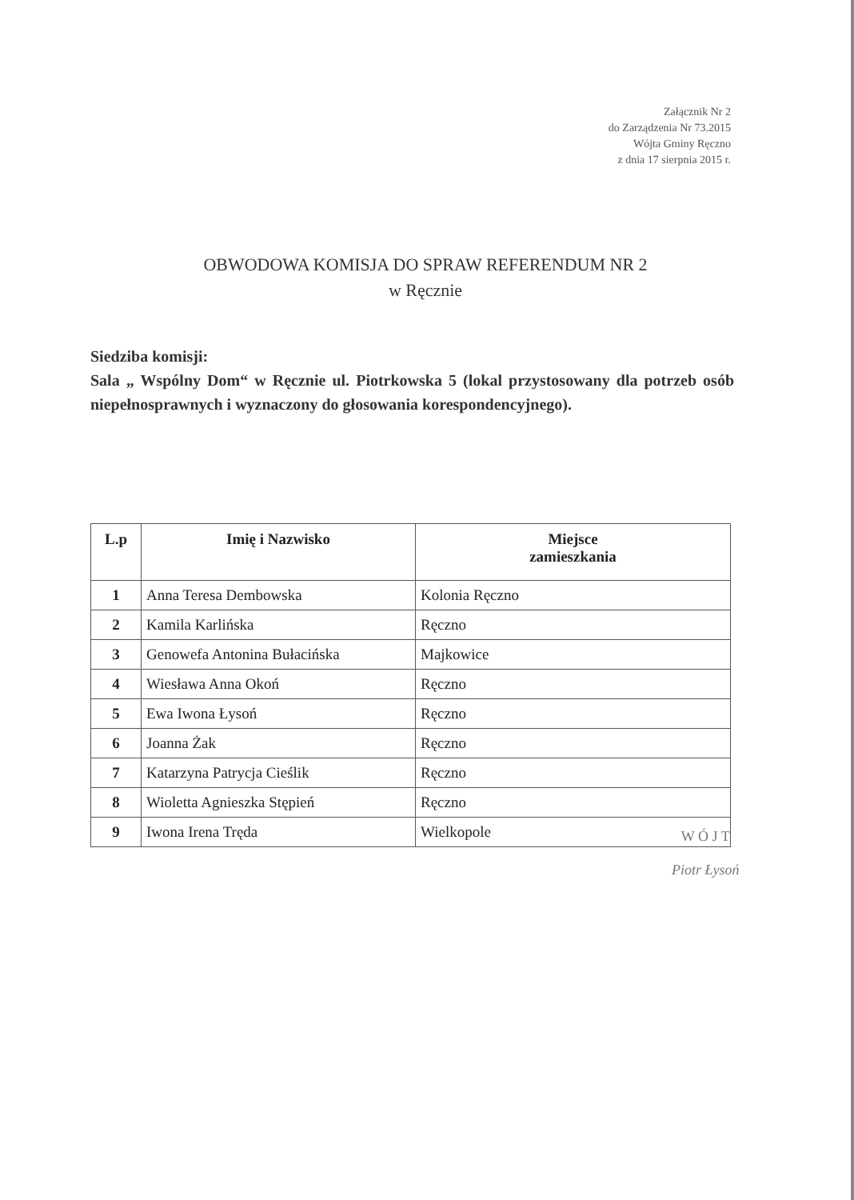Załącznik Nr 2
do Zarządzenia Nr 73.2015
Wójta Gminy Ręczno
z dnia 17 sierpnia 2015 r.
OBWODOWA KOMISJA DO SPRAW REFERENDUM NR 2
w Ręcznie
Siedziba komisji:
Sala „ Wspólny Dom“ w Ręcznie ul. Piotrkowska 5 (lokal przystosowany dla potrzeb osób niepełnosprawnych i wyznaczony do głosowania korespondencyjnego).
| L.p | Imię i Nazwisko | Miejsce zamieszkania |
| --- | --- | --- |
| 1 | Anna Teresa Dembowska | Kolonia Ręczno |
| 2 | Kamila Karlińska | Ręczno |
| 3 | Genowefa Antonina Bułacińska | Majkowice |
| 4 | Wiesława Anna Okoń | Ręczno |
| 5 | Ewa Iwona Łysoń | Ręczno |
| 6 | Joanna Żak | Ręczno |
| 7 | Katarzyna Patrycja Cieślik | Ręczno |
| 8 | Wioletta Agnieszka Stępień | Ręczno |
| 9 | Iwona Irena Tręda | Wielkopole |
W Ó J T
Piotr Łysoń